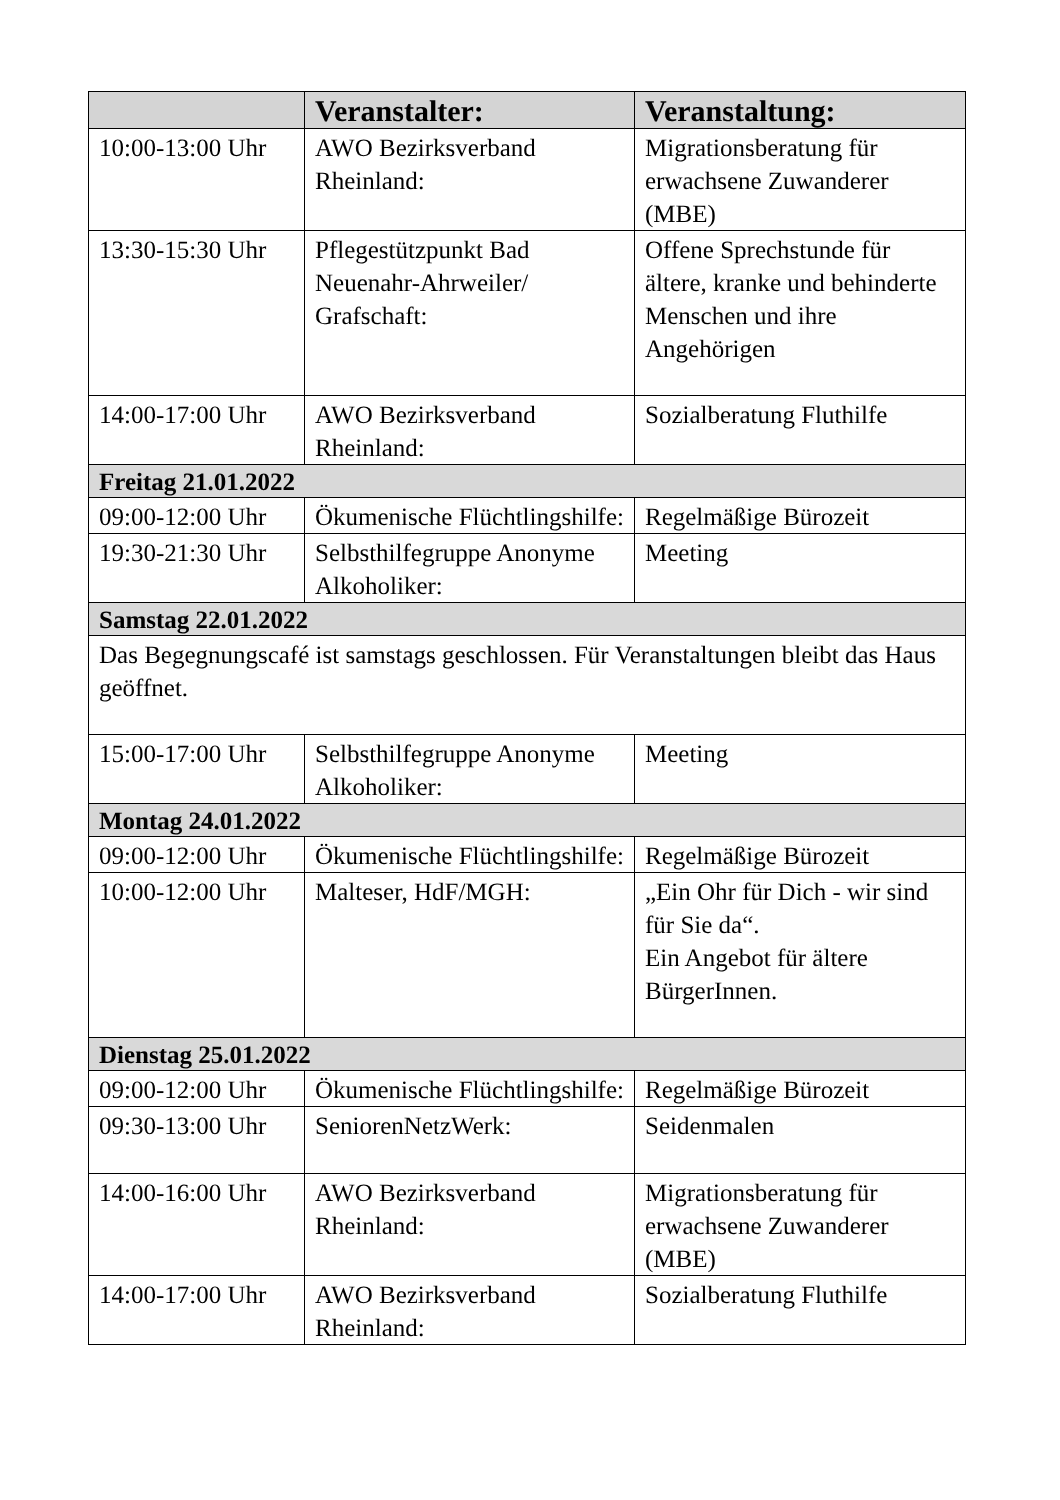| | Veranstalter: | Veranstaltung: |
| --- | --- | --- |
| 10:00-13:00 Uhr | AWO Bezirksverband Rheinland: | Migrationsberatung für erwachsene Zuwanderer (MBE) |
| 13:30-15:30 Uhr | Pflegestützpunkt Bad Neuenahr-Ahrweiler/ Grafschaft: | Offene Sprechstunde für ältere, kranke und behinderte Menschen und ihre Angehörigen |
| 14:00-17:00 Uhr | AWO Bezirksverband Rheinland: | Sozialberatung Fluthilfe |
| Freitag 21.01.2022 | | |
| 09:00-12:00 Uhr | Ökumenische Flüchtlingshilfe: | Regelmäßige Bürozeit |
| 19:30-21:30 Uhr | Selbsthilfegruppe Anonyme Alkoholiker: | Meeting |
| Samstag 22.01.2022 | | |
| Das Begegnungscafé ist samstags geschlossen. Für Veranstaltungen bleibt das Haus geöffnet. | | |
| 15:00-17:00 Uhr | Selbsthilfegruppe Anonyme Alkoholiker: | Meeting |
| Montag 24.01.2022 | | |
| 09:00-12:00 Uhr | Ökumenische Flüchtlingshilfe: | Regelmäßige Bürozeit |
| 10:00-12:00 Uhr | Malteser, HdF/MGH: | „Ein Ohr für Dich - wir sind für Sie da“. Ein Angebot für ältere BürgerInnen. |
| Dienstag 25.01.2022 | | |
| 09:00-12:00 Uhr | Ökumenische Flüchtlingshilfe: | Regelmäßige Bürozeit |
| 09:30-13:00 Uhr | SeniorenNetzWerk: | Seidenmalen |
| 14:00-16:00 Uhr | AWO Bezirksverband Rheinland: | Migrationsberatung für erwachsene Zuwanderer (MBE) |
| 14:00-17:00 Uhr | AWO Bezirksverband Rheinland: | Sozialberatung Fluthilfe |